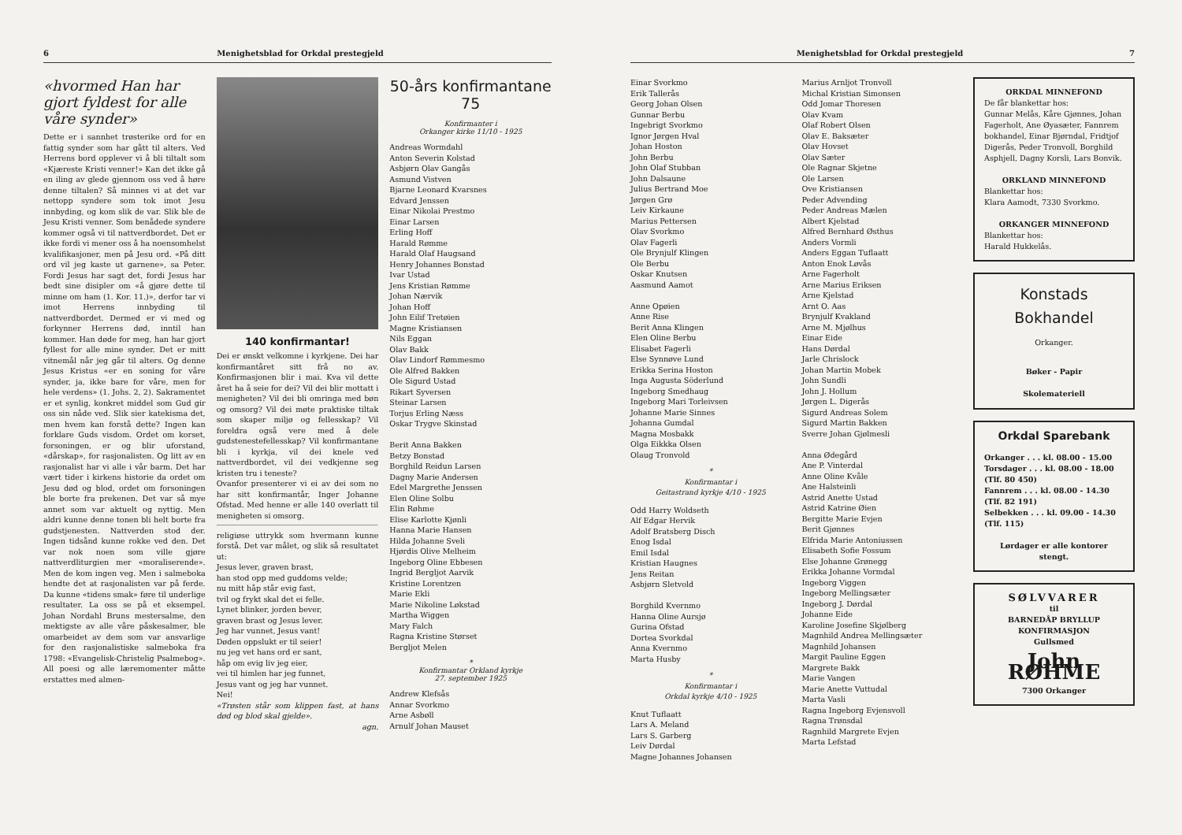6 Menighetsblad for Orkdal prestegjeld
«hvormed Han har gjort fyldest for alle våre synder»
Dette er i sannhet trøsterike ord for en fattig synder som har gått til alters. Ved Herrens bord opplever vi å bli tiltalt som «Kjæreste Kristi venner!» Kan det ikke gå en iling av glede gjennom oss ved å høre denne tiltalen? Så minnes vi at det var nettopp syndere som tok imot Jesu innbyding, og kom slik de var. Slik ble de Jesu Kristi venner. Som benådede syndere kommer også vi til nattverdbordet. Det er ikke fordi vi mener oss å ha noensomhelst kvalifikasjoner, men på Jesu ord. «På ditt ord vil jeg kaste ut garnene», sa Peter. Fordi Jesus har sagt det, fordi Jesus har bedt sine disipler om «å gjøre dette til minne om ham (1. Kor. 11.)», derfor tar vi imot Herrens innbyding til nattverdbordet. Dermed er vi med og forkynner Herrens død, inntil han kommer. Han døde for meg, han har gjort fyllest for alle mine synder. Det er mitt vitnemål når jeg går til alters. Og denne Jesus Kristus «er en soning for våre synder, ja, ikke bare for våre, men for hele verdens» (1. Johs. 2, 2). Sakramentet er et synlig, konkret middel som Gud gir oss sin nåde ved. Slik sier katekisma det, men hvem kan forstå dette? Ingen kan forklare Guds visdom. Ordet om korset, forsoningen, er og blir uforstand, «dårskap», for rasjonalisten. Og litt av en rasjonalist har vi alle i vår barm. Det har vært tider i kirkens historie da ordet om Jesu død og blod, ordet om forsoningen ble borte fra prekenen. Det var så mye annet som var aktuelt og nyttig. Men aldri kunne denne tonen bli helt borte fra gudstjenesten. Nattverden stod der. Ingen tidsånd kunne rokke ved den. Det var nok noen som ville gjøre nattverdliturgien mer «moraliserende». Men de kom ingen veg. Men i salmeboka hendte det at rasjonalisten var på ferde. Da kunne «tidens smak» føre til underlige resultater. La oss se på et eksempel. Johan Nordahl Bruns mestersalme, den mektigste av alle våre påskesalmer, ble omarbeidet av dem som var ansvarlige for den rasjonalistiske salmeboka fra 1798: «Evangelisk-Christelig Psalmebog». All poesi og alle læremomenter måtte erstattes med almen-
140 konfirmantar!
Dei er ønskt velkomne i kyrkjene. Dei har konfirmantåret sitt frå no av. Konfirmasjonen blir i mai. Kva vil dette året ha å seie for dei? Vil dei blir mottatt i menigheten? Vil dei bli omringa med bøn og omsorg? Vil dei møte praktiske tiltak som skaper miljø og fellesskap? Vil foreldra også vere med å dele gudstenestefellesskap? Vil konfirmantane bli i kyrkja, vil dei knele ved nattverdbordet, vil dei vedkjenne seg kristen tru i teneste?
Ovanfor presenterer vi ei av dei som no har sitt konfirmantår, Inger Johanne Ofstad. Med henne er alle 140 overlatt til menigheten si omsorg.
religiøse uttrykk som hvermann kunne forstå. Det var målet, og slik så resultatet ut:
Jesus lever, graven brast,
han stod opp med guddoms velde;
nu mitt håp står evig fast,
tvil og frykt skal det ei felle.
Lynet blinker, jorden bever,
graven brast og Jesus lever.
Jeg har vunnet, Jesus vant!
Døden oppslukt er til seier!
nu jeg vet hans ord er sant,
håp om evig liv jeg eier,
vei til himlen har jeg funnet,
Jesus vant og jeg har vunnet.
Nei!
«Trøsten står som klippen fast, at hans død og blod skal gjelde».
agn.
50-års konfirmantane
75
Konfirmanter i
Orkanger kirke 11/10 - 1925
Andreas Wormdahl
Anton Severin Kolstad
Asbjørn Olav Gangås
Asmund Vistven
Bjarne Leonard Kvarsnes
Edvard Jenssen
Einar Nikolai Prestmo
Einar Larsen
Erling Hoff
Harald Rømme
Harald Olaf Haugsand
Henry Johannes Bonstad
Ivar Ustad
Jens Kristian Rømme
Johan Nærvik
Johan Hoff
John Eilif Tretøien
Magne Kristiansen
Nils Eggan
Olav Bakk
Olav Lindorf Rømmesmo
Ole Alfred Bakken
Ole Sigurd Ustad
Rikart Syversen
Steinar Larsen
Torjus Erling Næss
Oskar Trygve Skinstad
Berit Anna Bakken
Betzy Bonstad
Borghild Reidun Larsen
Dagny Marie Andersen
Edel Margrethe Jenssen
Elen Oline Solbu
Elin Røhme
Elise Karlotte Kjønli
Hanna Marie Hansen
Hilda Johanne Sveli
Hjørdis Olive Melheim
Ingeborg Oline Ebbesen
Ingrid Bergljot Aarvik
Kristine Lorentzen
Marie Ekli
Marie Nikoline Løkstad
Martha Wiggen
Mary Falch
Ragna Kristine Størset
Bergljot Melen
*
Konfirmantar Orkland kyrkje
27. september 1925
Andrew Klefsås
Annar Svorkmo
Arne Asbøll
Arnulf Johan Mauset
Menighetsblad for Orkdal prestegjeld 7
Einar Svorkmo
Erik Tallerås
Georg Johan Olsen
Gunnar Berbu
Ingebrigt Svorkmo
Ignor Jørgen Hval
Johan Hoston
John Berbu
John Olaf Stubban
John Dalsaune
Julius Bertrand Moe
Jørgen Grø
Leiv Kirkaune
Marius Pettersen
Olav Svorkmo
Olav Fagerli
Ole Brynjulf Klingen
Ole Berbu
Oskar Knutsen
Aasmund Aamot
Anne Opøien
Anne Rise
Berit Anna Klingen
Elen Oline Berbu
Elisabet Fagerli
Else Synnøve Lund
Erikka Serina Hoston
Inga Augusta Söderlund
Ingeborg Smedhaug
Ingeborg Mari Torleivsen
Johanne Marie Sinnes
Johanna Gumdal
Magna Mosbakk
Olga Eikkka Olsen
Olaug Tronvold
*
Konfirmantar i
Geitastrand kyrkje 4/10 - 1925
Odd Harry Woldseth
Alf Edgar Hervik
Adolf Bratsberg Disch
Enog Isdal
Emil Isdal
Kristian Haugnes
Jens Reitan
Asbjørn Sletvold
Borghild Kvernmo
Hanna Oline Aursjø
Gurina Ofstad
Dortea Svorkdal
Anna Kvernmo
Marta Husby
*
Konfirmantar i
Orkdal kyrkje 4/10 - 1925
Knut Tuflaatt
Lars A. Meland
Lars S. Garberg
Leiv Dørdal
Magne Johannes Johansen
Marius Arnljot Tronvoll
Michal Kristian Simonsen
Odd Jomar Thoresen
Olav Kvam
Olaf Robert Olsen
Olav E. Baksæter
Olav Hovset
Olav Sæter
Ole Ragnar Skjetne
Ole Larsen
Ove Kristiansen
Peder Advending
Peder Andreas Mælen
Albert Kjelstad
Alfred Bernhard Østhus
Anders Vormli
Anders Eggan Tuflaatt
Anton Enok Løvås
Arne Fagerholt
Arne Marius Eriksen
Arne Kjelstad
Arnt O. Aas
Brynjulf Kvakland
Arne M. Mjølhus
Einar Eide
Hans Dørdal
Jarle Chrislock
Johan Martin Mobek
John Sundli
John J. Hollum
Jørgen L. Digerås
Sigurd Andreas Solem
Sigurd Martin Bakken
Sverre Johan Gjølmesli
Anna Ødegård
Ane P. Vinterdal
Anne Oline Kvåle
Ane Halsteinli
Astrid Anette Ustad
Astrid Katrine Øien
Bergitte Marie Evjen
Berit Gjønnes
Elfrida Marie Antoniussen
Elisabeth Sofie Fossum
Else Johanne Grønegg
Erikka Johanne Vormdal
Ingeborg Viggen
Ingeborg Mellingsæter
Ingeborg J. Dørdal
Johanne Eide
Karoline Josefine Skjølberg
Magnhild Andrea Mellingsæter
Magnhild Johansen
Margit Pauline Eggen
Margrete Bakk
Marie Vangen
Marie Anette Vuttudal
Marta Vasli
Ragna Ingeborg Evjensvoll
Ragna Trønsdal
Ragnhild Margrete Evjen
Marta Lefstad
ORKDAL MINNEFOND
De får blankettar hos:
Gunnar Melås, Kåre Gjønnes, Johan Fagerholt, Ane Øyasæter, Fannrem bokhandel, Einar Bjørndal, Fridtjof Digerås, Peder Tronvoll, Borghild Asphjell, Dagny Korsli, Lars Bonvik.
ORKLAND MINNEFOND
Blankettar hos:
Klara Aamodt, 7330 Svorkmo.
ORKANGER MINNEFOND
Blankettar hos:
Harald Hukkelås.
Konstads
Bokhandel
Orkanger.
Bøker - Papir
Skolemateriell
Orkdal Sparebank
Orkanger . . . kl. 08.00 - 15.00
Torsdager . . . kl. 08.00 - 18.00
(Tlf. 80 450)
Fannrem . . . kl. 08.00 - 14.30
(Tlf. 82 191)
Selbekken . . . kl. 09.00 - 14.30
(Tlf. 115)
Lørdager er alle kontorer stengt.
SØLVVARER
til
BARNEDÅP BRYLLUP
KONFIRMASJON
Gullsmed
John RØHME
7300 Orkanger